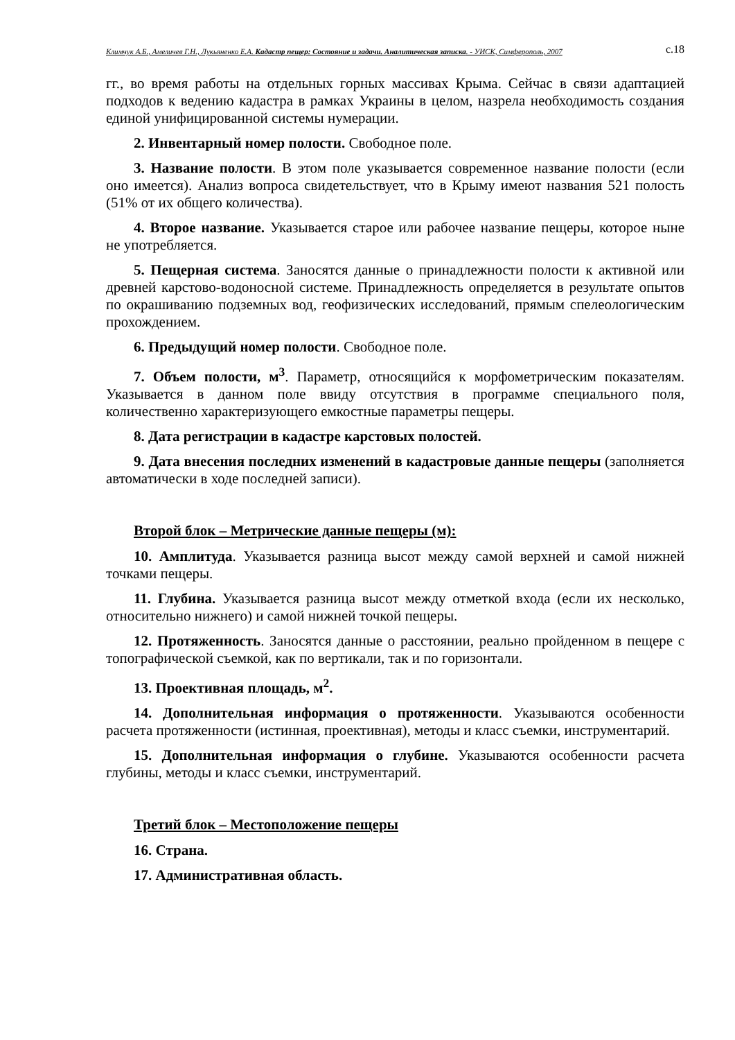Климчук А.Б., Амеличев Г.Н., Лукьяненко Е.А. Кадастр пещер: Состояние и задачи. Аналитическая записка. - УИСК, Симферополь, 2007 с.18
гг., во время работы на отдельных горных массивах Крыма. Сейчас в связи адаптацией подходов к ведению кадастра в рамках Украины в целом, назрела необходимость создания единой унифицированной системы нумерации.
2. Инвентарный номер полости. Свободное поле.
3. Название полости. В этом поле указывается современное название полости (если оно имеется). Анализ вопроса свидетельствует, что в Крыму имеют названия 521 полость (51% от их общего количества).
4. Второе название. Указывается старое или рабочее название пещеры, которое ныне не употребляется.
5. Пещерная система. Заносятся данные о принадлежности полости к активной или древней карстово-водоносной системе. Принадлежность определяется в результате опытов по окрашиванию подземных вод, геофизических исследований, прямым спелеологическим прохождением.
6. Предыдущий номер полости. Свободное поле.
7. Объем полости, м<sup>3</sup>. Параметр, относящийся к морфометрическим показателям. Указывается в данном поле ввиду отсутствия в программе специального поля, количественно характеризующего емкостные параметры пещеры.
8. Дата регистрации в кадастре карстовых полостей.
9. Дата внесения последних изменений в кадастровые данные пещеры (заполняется автоматически в ходе последней записи).
Второй блок – Метрические данные пещеры (м):
10. Амплитуда. Указывается разница высот между самой верхней и самой нижней точками пещеры.
11. Глубина. Указывается разница высот между отметкой входа (если их несколько, относительно нижнего) и самой нижней точкой пещеры.
12. Протяженность. Заносятся данные о расстоянии, реально пройденном в пещере с топографической съемкой, как по вертикали, так и по горизонтали.
13. Проективная площадь, м<sup>2</sup>.
14. Дополнительная информация о протяженности. Указываются особенности расчета протяженности (истинная, проективная), методы и класс съемки, инструментарий.
15. Дополнительная информация о глубине. Указываются особенности расчета глубины, методы и класс съемки, инструментарий.
Третий блок – Местоположение пещеры
16. Страна.
17. Административная область.